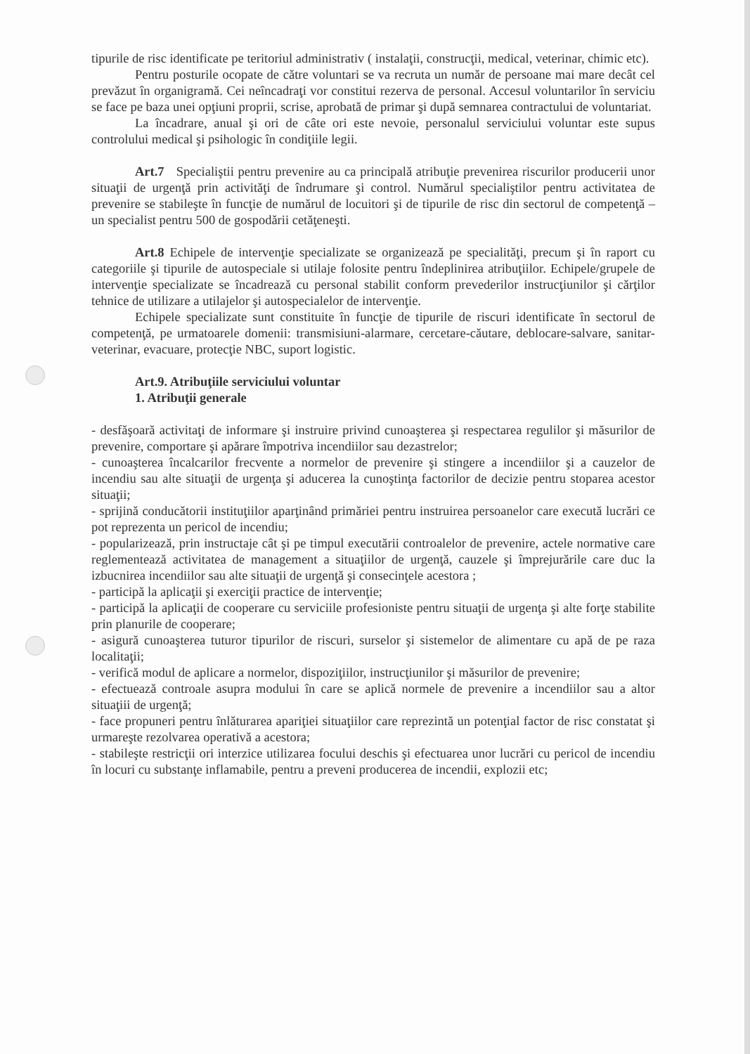tipurile de risc identificate pe teritoriul administrativ ( instalaţii, construcţii, medical, veterinar, chimic etc).
Pentru posturile ocopate de către voluntari se va recruta un număr de persoane mai mare decât cel prevăzut în organigramă. Cei neîncadraţi vor constitui rezerva de personal. Accesul voluntarilor în serviciu se face pe baza unei opţiuni proprii, scrise, aprobată de primar şi după semnarea contractului de voluntariat.
La încadrare, anual şi ori de câte ori este nevoie, personalul serviciului voluntar este supus controlului medical şi psihologic în condiţiile legii.
Art.7 Specialiştii pentru prevenire au ca principală atribuţie prevenirea riscurilor producerii unor situaţii de urgenţă prin activităţi de îndrumare şi control. Numărul specialiştilor pentru activitatea de prevenire se stabileşte în funcţie de numărul de locuitori şi de tipurile de risc din sectorul de competenţă – un specialist pentru 500 de gospodării cetăţeneşti.
Art.8 Echipele de intervenţie specializate se organizează pe specialităţi, precum şi în raport cu categoriile şi tipurile de autospeciale si utilaje folosite pentru îndeplinirea atribuţiilor. Echipele/grupele de intervenţie specializate se încadrează cu personal stabilit conform prevederilor instrucţiunilor şi cărţilor tehnice de utilizare a utilajelor şi autospecialelor de intervenţie.
Echipele specializate sunt constituite în funcţie de tipurile de riscuri identificate în sectorul de competenţă, pe urmatoarele domenii: transmisiuni-alarmare, cercetare-căutare, deblocare-salvare, sanitar-veterinar, evacuare, protecţie NBC, suport logistic.
Art.9. Atribuţiile serviciului voluntar
1. Atribuţii generale
- desfăşoară activitaţi de informare şi instruire privind cunoaşterea şi respectarea regulilor şi măsurilor de prevenire, comportare şi apărare împotriva incendiilor sau dezastrelor;
- cunoaşterea încalcarilor frecvente a normelor de prevenire şi stingere a incendiilor şi a cauzelor de incendiu sau alte situaţii de urgenţa şi aducerea la cunoştinţa factorilor de decizie pentru stoparea acestor situaţii;
- sprijină conducătorii instituţiilor aparţinând primăriei pentru instruirea persoanelor care execută lucrări ce pot reprezenta un pericol de incendiu;
- popularizează, prin instructaje cât şi pe timpul executării controalelor de prevenire, actele normative care reglementează activitatea de management a situaţiilor de urgenţă, cauzele şi împrejurările care duc la izbucnirea incendiilor sau alte situaţii de urgenţă şi consecinţele acestora ;
- participă la aplicaţii şi exerciţii practice de intervenţie;
- participă la aplicaţii de cooperare cu serviciile profesioniste pentru situaţii de urgenţa şi alte forţe stabilite prin planurile de cooperare;
- asigură cunoaşterea tuturor tipurilor de riscuri, surselor şi sistemelor de alimentare cu apă de pe raza localitaţii;
- verifică modul de aplicare a normelor, dispoziţiilor, instrucţiunilor şi măsurilor de prevenire;
- efectuează controale asupra modului în care se aplică normele de prevenire a incendiilor sau a altor situaţiii de urgenţă;
- face propuneri pentru înlăturarea apariţiei situaţiilor care reprezintă un potenţial factor de risc constatat şi urmareşte rezolvarea operativă a acestora;
- stabileşte restricţii ori interzice utilizarea focului deschis şi efectuarea unor lucrări cu pericol de incendiu în locuri cu substanţe inflamabile, pentru a preveni producerea de incendii, explozii etc;